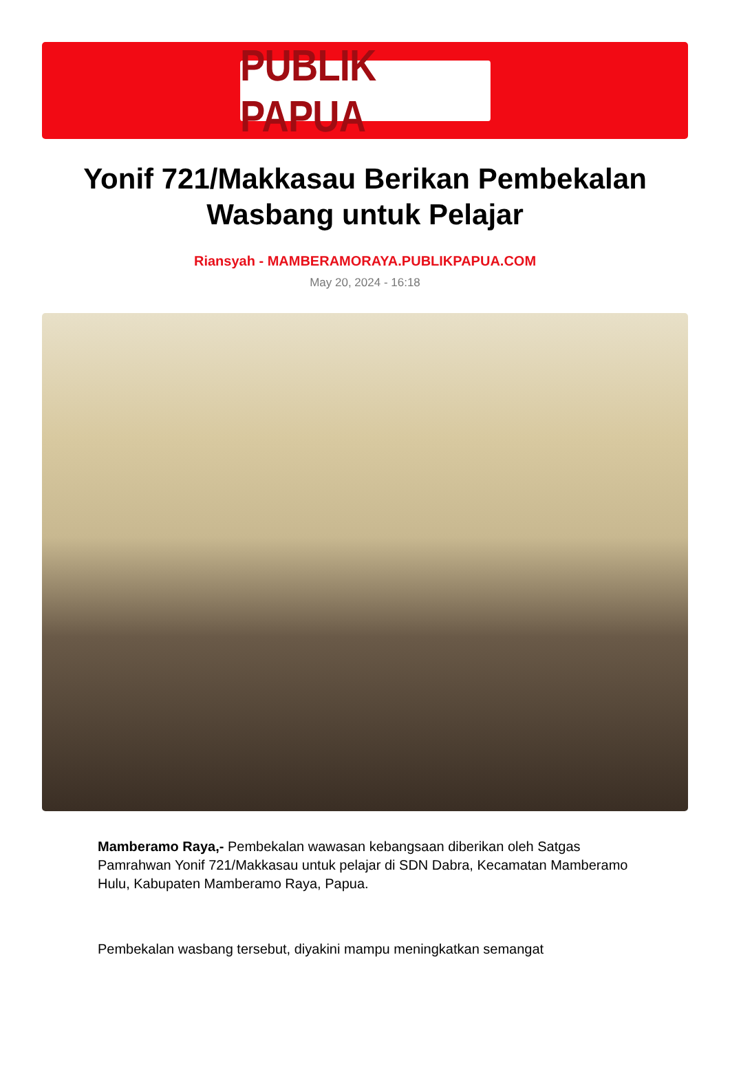PUBLIK PAPUA
Yonif 721/Makkasau Berikan Pembekalan Wasbang untuk Pelajar
Riansyah - MAMBERAMORAYA.PUBLIKPAPUA.COM
May 20, 2024 - 16:18
Mamberamo Raya,- Pembekalan wawasan kebangsaan diberikan oleh Satgas Pamrahwan Yonif 721/Makkasau untuk pelajar di SDN Dabra, Kecamatan Mamberamo Hulu, Kabupaten Mamberamo Raya, Papua.
Pembekalan wasbang tersebut, diyakini mampu meningkatkan semangat